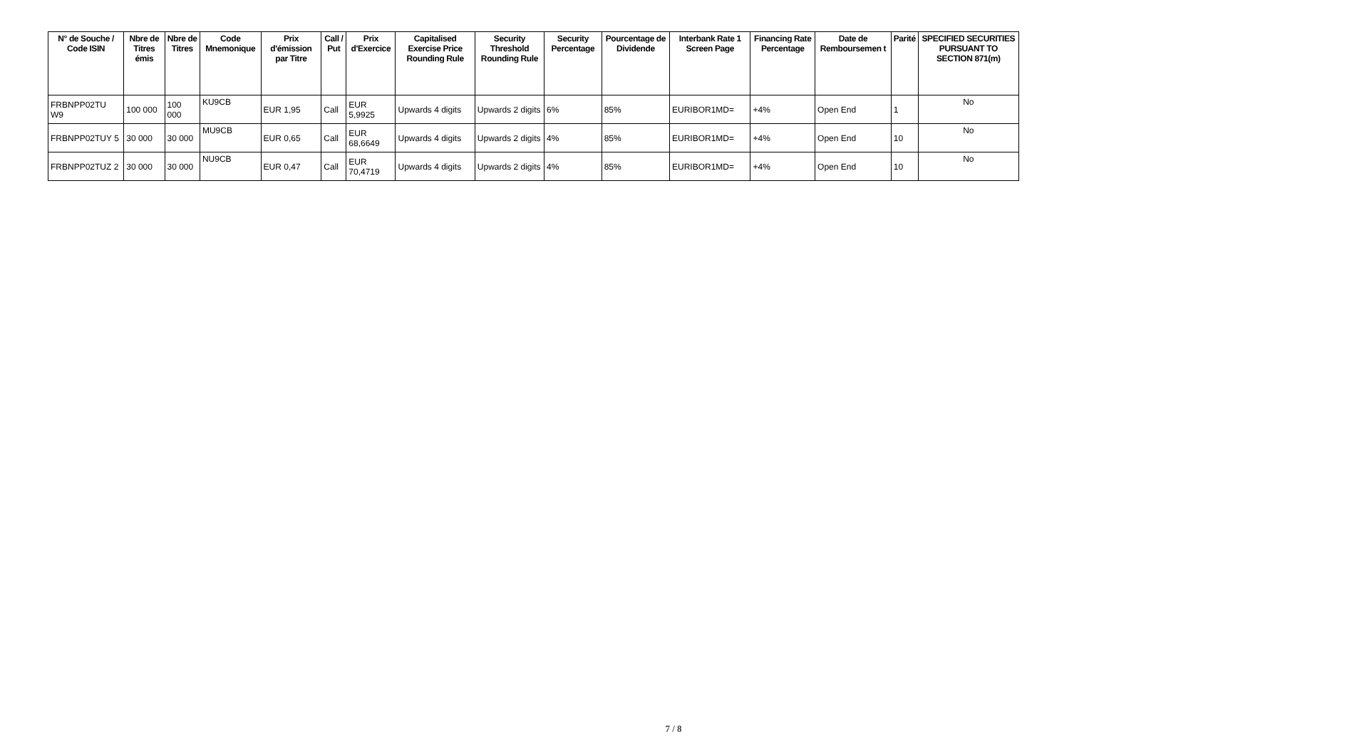| N° de Souche / Code ISIN | Nbre de Titres émis | Nbre de Titres | Code Mnemonique | Prix d'émission par Titre | Call / Put | Prix d'Exercice | Capitalised Exercise Price Rounding Rule | Security Threshold Rounding Rule | Security Percentage | Pourcentage de Dividende | Interbank Rate 1 Screen Page | Financing Rate Percentage | Date de Remboursemen t | Parité | SPECIFIED SECURITIES PURSUANT TO SECTION 871(m) |
| --- | --- | --- | --- | --- | --- | --- | --- | --- | --- | --- | --- | --- | --- | --- | --- |
| FRBNPP02TU W9 | 100 000 | 100 000 | KU9CB | EUR 1,95 | Call | EUR 5,9925 | Upwards 4 digits | Upwards 2 digits | 6% | 85% | EURIBOR1MD= | +4% | Open End | 1 | No |
| FRBNPP02TUY 5 | 30 000 | 30 000 | MU9CB | EUR 0,65 | Call | EUR 68,6649 | Upwards 4 digits | Upwards 2 digits | 4% | 85% | EURIBOR1MD= | +4% | Open End | 10 | No |
| FRBNPP02TUZ 2 | 30 000 | 30 000 | NU9CB | EUR 0,47 | Call | EUR 70,4719 | Upwards 4 digits | Upwards 2 digits | 4% | 85% | EURIBOR1MD= | +4% | Open End | 10 | No |
7 / 8